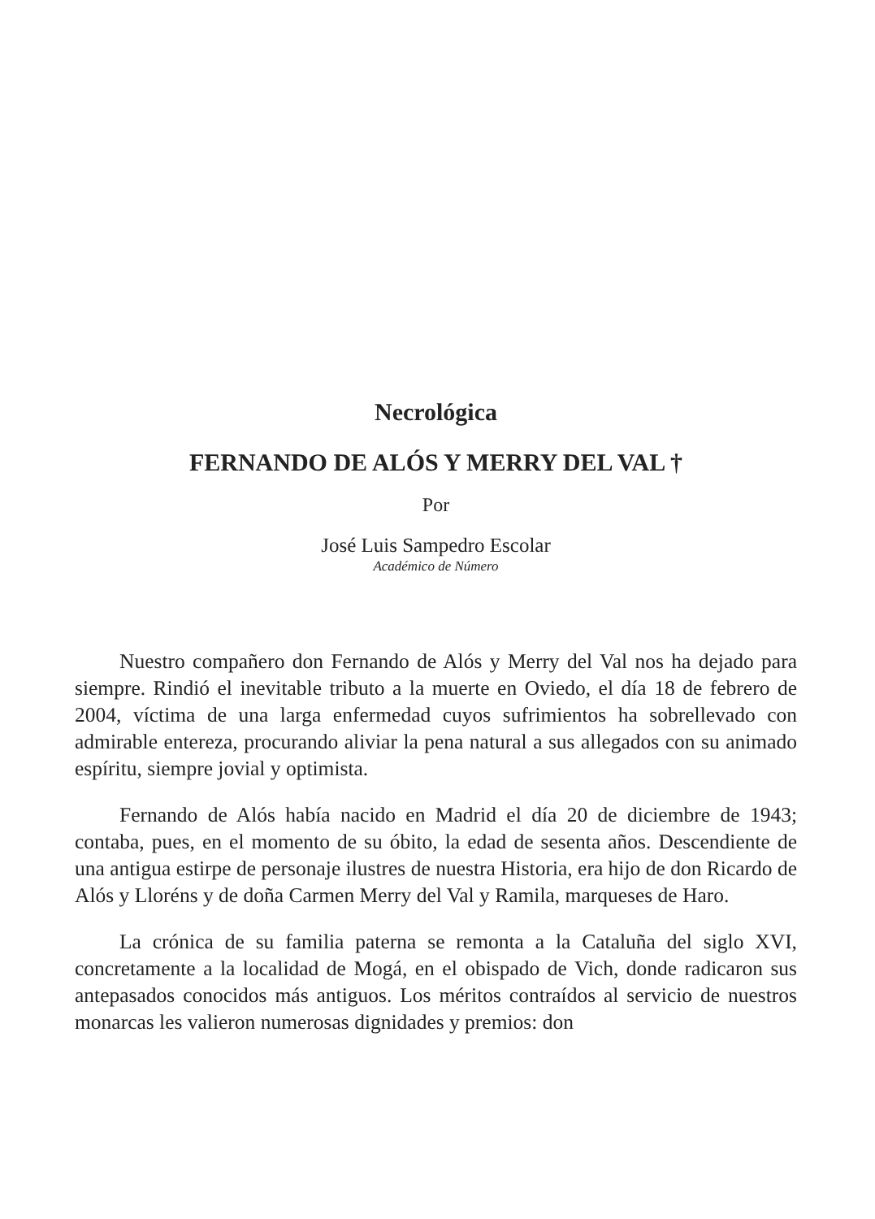Necrológica
FERNANDO DE ALÓS Y MERRY DEL VAL †
Por
José Luis Sampedro Escolar
Académico de Número
Nuestro compañero don Fernando de Alós y Merry del Val nos ha dejado para siempre. Rindió el inevitable tributo a la muerte en Oviedo, el día 18 de febrero de 2004, víctima de una larga enfermedad cuyos sufrimientos ha sobrellevado con admirable entereza, procurando aliviar la pena natural a sus allegados con su animado espíritu, siempre jovial y optimista.
Fernando de Alós había nacido en Madrid el día 20 de diciembre de 1943; contaba, pues, en el momento de su óbito, la edad de sesenta años. Descendiente de una antigua estirpe de personaje ilustres de nuestra Historia, era hijo de don Ricardo de Alós y Lloréns y de doña Carmen Merry del Val y Ramila, marqueses de Haro.
La crónica de su familia paterna se remonta a la Cataluña del siglo XVI, concretamente a la localidad de Mogá, en el obispado de Vich, donde radicaron sus antepasados conocidos más antiguos. Los méritos contraídos al servicio de nuestros monarcas les valieron numerosas dignidades y premios: don